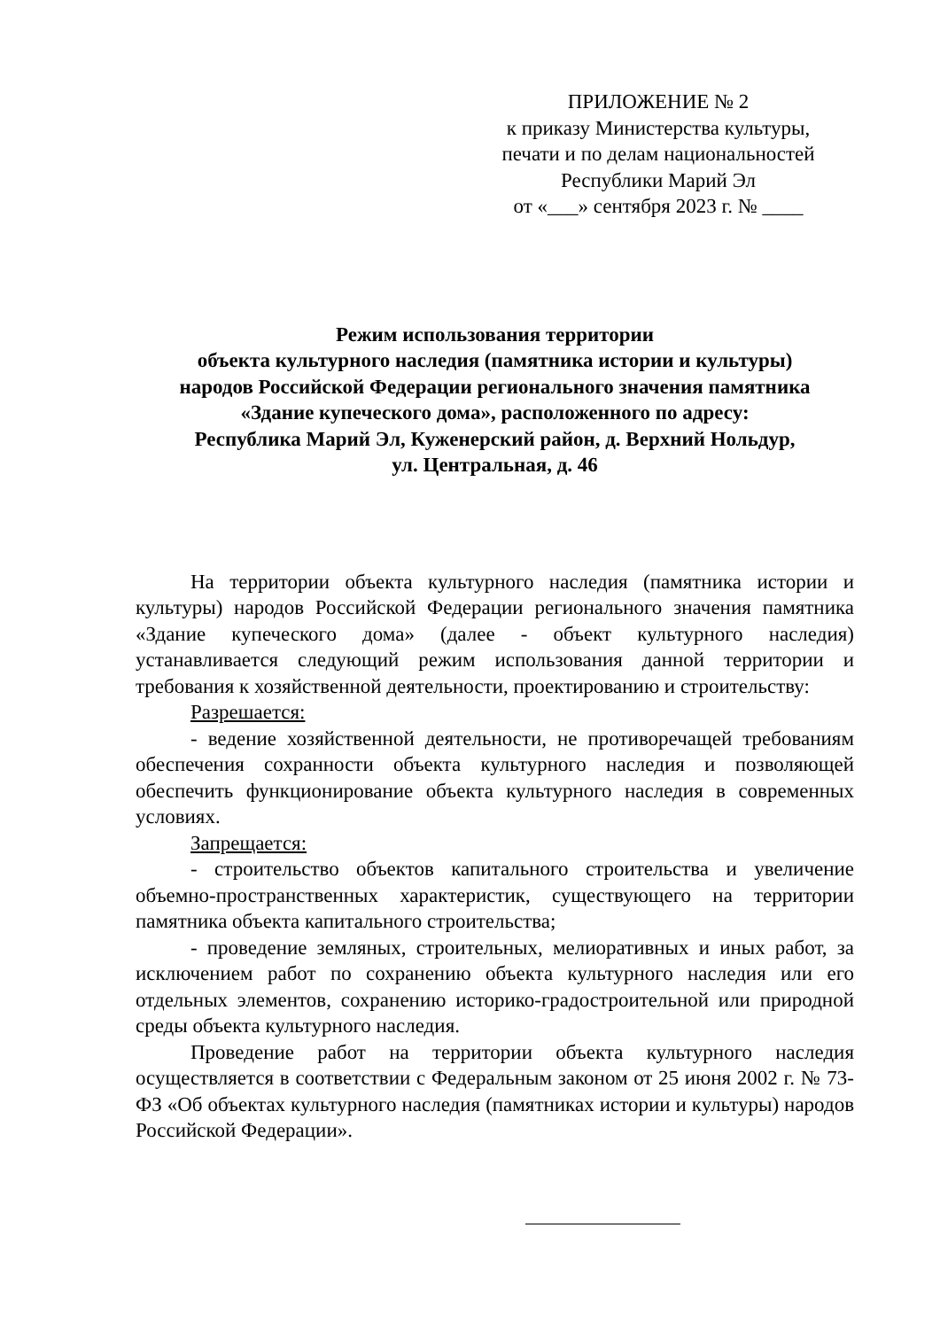ПРИЛОЖЕНИЕ № 2
к приказу Министерства культуры, печати и по делам национальностей Республики Марий Эл
от «___» сентября 2023 г. № ____
Режим использования территории
объекта культурного наследия (памятника истории и культуры)
народов Российской Федерации регионального значения памятника
«Здание купеческого дома», расположенного по адресу:
Республика Марий Эл, Куженерский район, д. Верхний Нольдур,
ул. Центральная, д. 46
На территории объекта культурного наследия (памятника истории и культуры) народов Российской Федерации регионального значения памятника «Здание купеческого дома» (далее - объект культурного наследия) устанавливается следующий режим использования данной территории и требования к хозяйственной деятельности, проектированию и строительству:
Разрешается:
- ведение хозяйственной деятельности, не противоречащей требованиям обеспечения сохранности объекта культурного наследия и позволяющей обеспечить функционирование объекта культурного наследия в современных условиях.
Запрещается:
- строительство объектов капитального строительства и увеличение объемно-пространственных характеристик, существующего на территории памятника объекта капитального строительства;
- проведение земляных, строительных, мелиоративных и иных работ, за исключением работ по сохранению объекта культурного наследия или его отдельных элементов, сохранению историко-градостроительной или природной среды объекта культурного наследия.
Проведение работ на территории объекта культурного наследия осуществляется в соответствии с Федеральным законом от 25 июня 2002 г. № 73-ФЗ «Об объектах культурного наследия (памятниках истории и культуры) народов Российской Федерации».